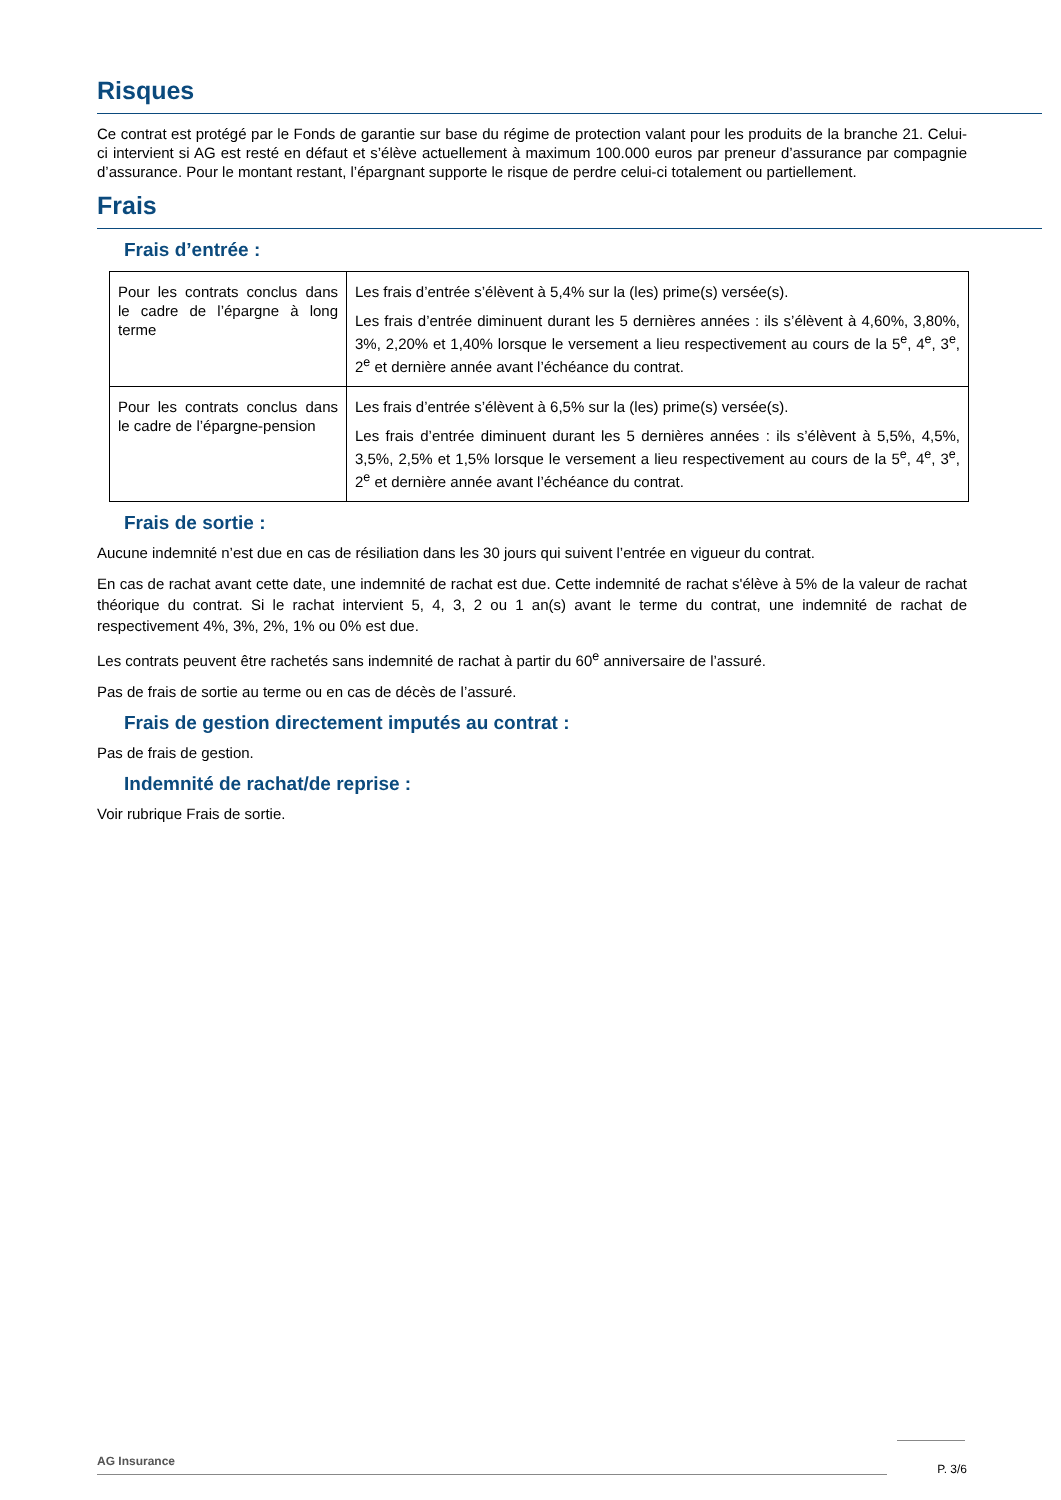Risques
Ce contrat est protégé par le Fonds de garantie sur base du régime de protection valant pour les produits de la branche 21. Celui-ci intervient si AG est resté en défaut et s’élève actuellement à maximum 100.000 euros par preneur d’assurance par compagnie d’assurance. Pour le montant restant, l’épargnant supporte le risque de perdre celui-ci totalement ou partiellement.
Frais
Frais d’entrée :
| Pour les contrats conclus dans le cadre de l’épargne à long terme | Les frais d’entrée s’élèvent à 5,4% sur la (les) prime(s) versée(s). Les frais d’entrée diminuent durant les 5 dernières années : ils s’élèvent à 4,60%, 3,80%, 3%, 2,20% et 1,40% lorsque le versement a lieu respectivement au cours de la 5<sup>e</sup>, 4<sup>e</sup>, 3<sup>e</sup>, 2<sup>e</sup> et dernière année avant l’échéance du contrat. |
| Pour les contrats conclus dans le cadre de l’épargne-pension | Les frais d’entrée s’élèvent à 6,5% sur la (les) prime(s) versée(s). Les frais d’entrée diminuent durant les 5 dernières années : ils s’élèvent à 5,5%, 4,5%, 3,5%, 2,5% et 1,5% lorsque le versement a lieu respectivement au cours de la 5<sup>e</sup>, 4<sup>e</sup>, 3<sup>e</sup>, 2<sup>e</sup> et dernière année avant l’échéance du contrat. |
Frais de sortie :
Aucune indemnité n’est due en cas de résiliation dans les 30 jours qui suivent l’entrée en vigueur du contrat.
En cas de rachat avant cette date, une indemnité de rachat est due. Cette indemnité de rachat s'élève à 5% de la valeur de rachat théorique du contrat. Si le rachat intervient 5, 4, 3, 2 ou 1 an(s) avant le terme du contrat, une indemnité de rachat de respectivement 4%, 3%, 2%, 1% ou 0% est due.
Les contrats peuvent être rachetés sans indemnité de rachat à partir du 60<sup>e</sup> anniversaire de l’assuré.
Pas de frais de sortie au terme ou en cas de décès de l’assuré.
Frais de gestion directement imputés au contrat :
Pas de frais de gestion.
Indemnité de rachat/de reprise :
Voir rubrique Frais de sortie.
AG Insurance
P. 3/6